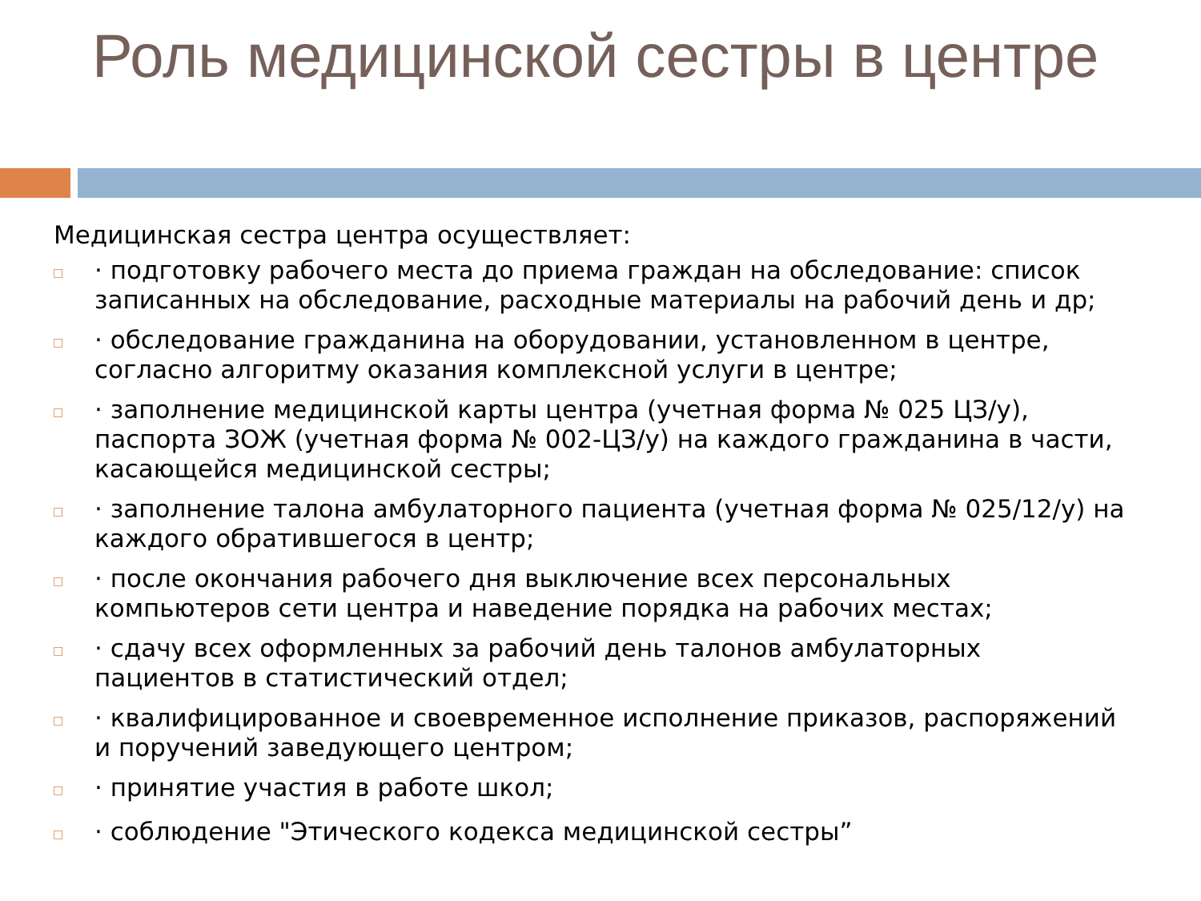Роль медицинской сестры в центре
Медицинская сестра центра осуществляет:
□ · подготовку рабочего места до приема граждан на обследование: список записанных на обследование, расходные материалы на рабочий день и др;
□ · обследование гражданина на оборудовании, установленном в центре, согласно алгоритму оказания комплексной услуги в центре;
□ · заполнение медицинской карты центра (учетная форма № 025 ЦЗ/у), паспорта ЗОЖ (учетная форма № 002-ЦЗ/у) на каждого гражданина в части, касающейся медицинской сестры;
□ · заполнение талона амбулаторного пациента (учетная форма № 025/12/у) на каждого обратившегося в центр;
□ · после окончания рабочего дня выключение всех персональных компьютеров сети центра и наведение порядка на рабочих местах;
□ · сдачу всех оформленных за рабочий день талонов амбулаторных пациентов в статистический отдел;
□ · квалифицированное и своевременное исполнение приказов, распоряжений и поручений заведующего центром;
□ · принятие участия в работе школ;
□ · соблюдение "Этического кодекса медицинской сестры”